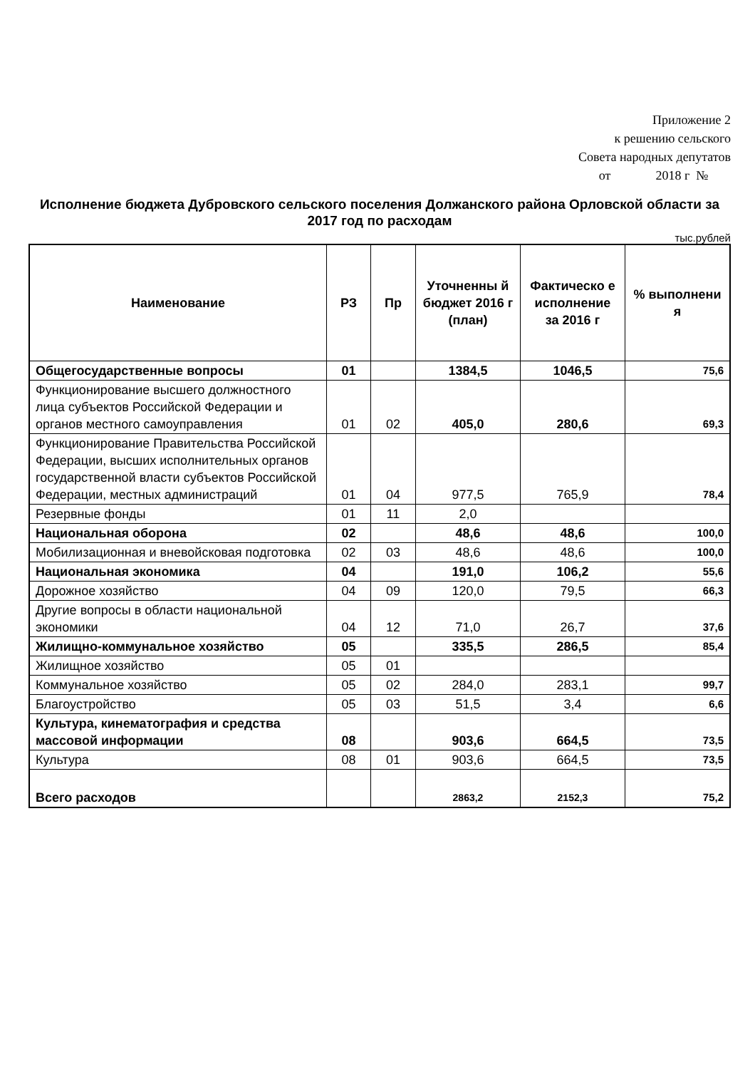Приложение 2
к решению сельского
Совета народных депутатов
от 2018 г №
Исполнение бюджета Дубровского сельского поселения Должанского района Орловской области за 2017 год по расходам
тыс.рублей
| Наименование | РЗ | Пр | Уточненны й бюджет 2016 г (план) | Фактическо е исполнение за 2016 г | % выполнени я |
| --- | --- | --- | --- | --- | --- |
| Общегосударственные вопросы | 01 | | 1384,5 | 1046,5 | 75,6 |
| Функционирование высшего должностного лица субъектов Российской Федерации и органов местного самоуправления | 01 | 02 | 405,0 | 280,6 | 69,3 |
| Функционирование Правительства Российской Федерации, высших исполнительных органов государственной власти субъектов Российской Федерации, местных администраций | 01 | 04 | 977,5 | 765,9 | 78,4 |
| Резервные фонды | 01 | 11 | 2,0 | | |
| Национальная оборона | 02 | | 48,6 | 48,6 | 100,0 |
| Мобилизационная и вневойсковая подготовка | 02 | 03 | 48,6 | 48,6 | 100,0 |
| Национальная экономика | 04 | | 191,0 | 106,2 | 55,6 |
| Дорожное хозяйство | 04 | 09 | 120,0 | 79,5 | 66,3 |
| Другие вопросы в области национальной экономики | 04 | 12 | 71,0 | 26,7 | 37,6 |
| Жилищно-коммунальное хозяйство | 05 | | 335,5 | 286,5 | 85,4 |
| Жилищное хозяйство | 05 | 01 | | | |
| Коммунальное хозяйство | 05 | 02 | 284,0 | 283,1 | 99,7 |
| Благоустройство | 05 | 03 | 51,5 | 3,4 | 6,6 |
| Культура, кинематография и средства массовой информации | 08 | | 903,6 | 664,5 | 73,5 |
| Культура | 08 | 01 | 903,6 | 664,5 | 73,5 |
| Всего расходов | | | 2863,2 | 2152,3 | 75,2 |